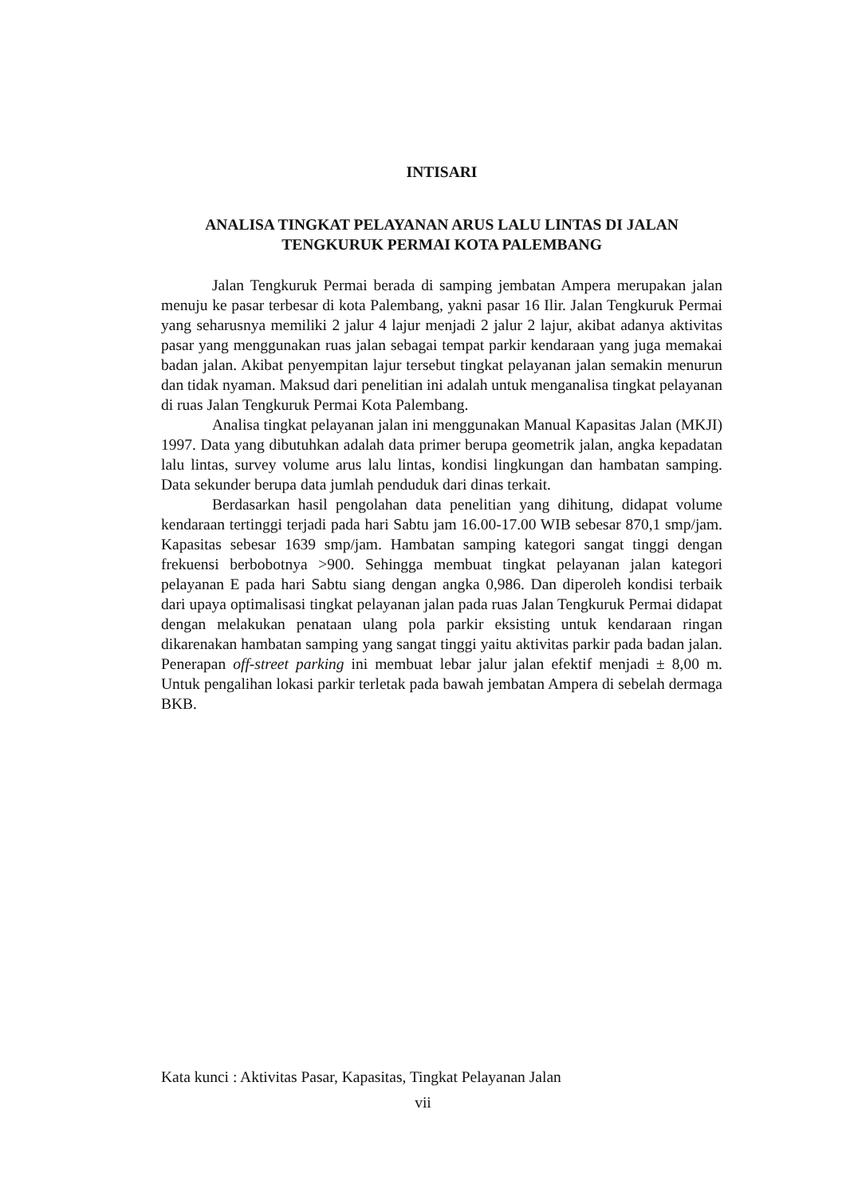INTISARI
ANALISA TINGKAT PELAYANAN ARUS LALU LINTAS DI JALAN
TENGKURUK PERMAI KOTA PALEMBANG
Jalan Tengkuruk Permai berada di samping jembatan Ampera merupakan jalan menuju ke pasar terbesar di kota Palembang, yakni pasar 16 Ilir. Jalan Tengkuruk Permai yang seharusnya memiliki 2 jalur 4 lajur menjadi 2 jalur 2 lajur, akibat adanya aktivitas pasar yang menggunakan ruas jalan sebagai tempat parkir kendaraan yang juga memakai badan jalan. Akibat penyempitan lajur tersebut tingkat pelayanan jalan semakin menurun dan tidak nyaman. Maksud dari penelitian ini adalah untuk menganalisa tingkat pelayanan di ruas Jalan Tengkuruk Permai Kota Palembang.
Analisa tingkat pelayanan jalan ini menggunakan Manual Kapasitas Jalan (MKJI) 1997. Data yang dibutuhkan adalah data primer berupa geometrik jalan, angka kepadatan lalu lintas, survey volume arus lalu lintas, kondisi lingkungan dan hambatan samping. Data sekunder berupa data jumlah penduduk dari dinas terkait.
Berdasarkan hasil pengolahan data penelitian yang dihitung, didapat volume kendaraan tertinggi terjadi pada hari Sabtu jam 16.00-17.00 WIB sebesar 870,1 smp/jam. Kapasitas sebesar 1639 smp/jam. Hambatan samping kategori sangat tinggi dengan frekuensi berbobotnya >900. Sehingga membuat tingkat pelayanan jalan kategori pelayanan E pada hari Sabtu siang dengan angka 0,986. Dan diperoleh kondisi terbaik dari upaya optimalisasi tingkat pelayanan jalan pada ruas Jalan Tengkuruk Permai didapat dengan melakukan penataan ulang pola parkir eksisting untuk kendaraan ringan dikarenakan hambatan samping yang sangat tinggi yaitu aktivitas parkir pada badan jalan. Penerapan off-street parking ini membuat lebar jalur jalan efektif menjadi ± 8,00 m. Untuk pengalihan lokasi parkir terletak pada bawah jembatan Ampera di sebelah dermaga BKB.
Kata kunci : Aktivitas Pasar, Kapasitas, Tingkat Pelayanan Jalan
vii